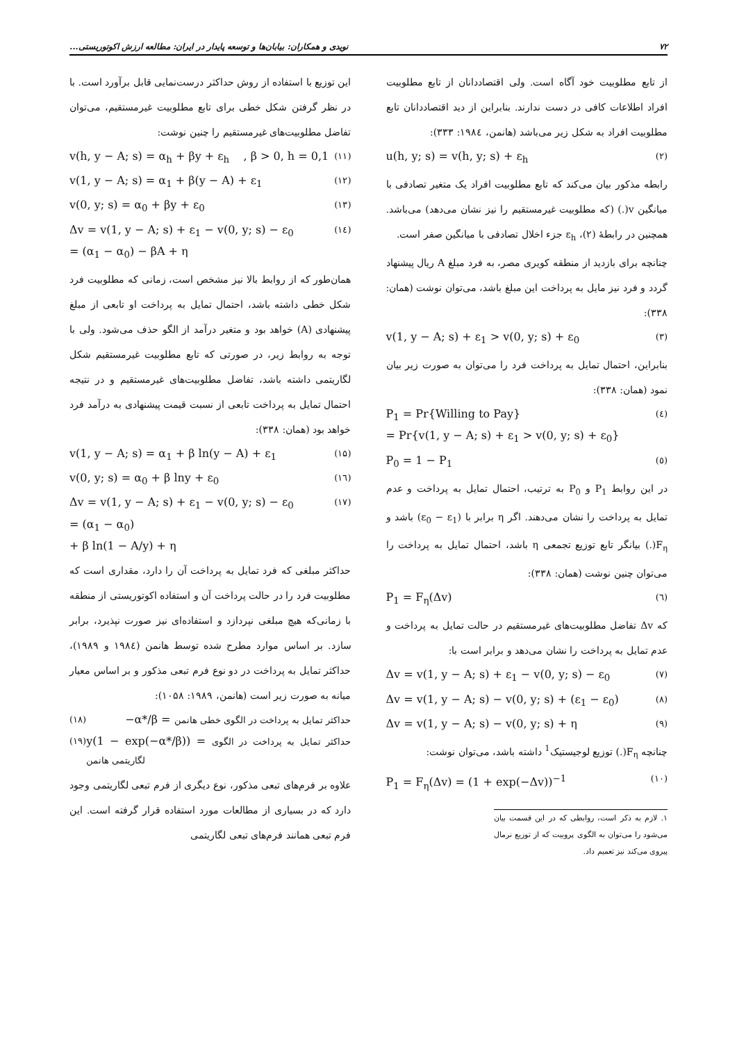۷۲ نویدی و همکاران: بیابان‌ها و توسعه پایدار در ایران: مطالعه ارزش اکوتوریستی...
از تابع مطلوبیت خود آگاه است. ولی اقتصاددانان از تابع مطلوبیت افراد اطلاعات کافی در دست ندارند. بنابراین از دید اقتصاددانان تابع مطلوبیت افراد به شکل زیر می‌باشد (هانمن، ۱۹۸٤: ۳۳۳):
u(h, y; s) = v(h, y; s) + ε<sub>h</sub> (۲)
رابطه مذکور بیان می‌کند که تابع مطلوبیت افراد یک متغیر تصادفی با میانگین v(.) (که مطلوبیت غیرمستقیم را نیز نشان می‌دهد) می‌باشد. همچنین در رابطهٔ (۲)، ε<sub>h</sub> جزء اخلال تصادفی با میانگین صفر است.
چنانچه برای بازدید از منطقه کویری مصر، به فرد مبلغ A ریال پیشنهاد گردد و فرد نیز مایل به پرداخت این مبلغ باشد، می‌توان نوشت (همان: ۳۳۸):
v(1, y − A; s) + ε<sub>1</sub> > v(0, y; s) + ε<sub>0</sub> (۳)
بنابراین، احتمال تمایل به پرداخت فرد را می‌توان به صورت زیر بیان نمود (همان: ۳۳۸):
P<sub>1</sub> = Pr{Willing to Pay}
= Pr{v(1, y − A; s) + ε<sub>1</sub> > v(0, y; s) + ε<sub>0</sub>} (٤)
P<sub>0</sub> = 1 − P<sub>1</sub> (٥)
در این روابط P<sub>1</sub> و P<sub>0</sub> به ترتیب، احتمال تمایل به پرداخت و عدم تمایل به پرداخت را نشان می‌دهند. اگر η برابر با (ε<sub>0</sub> − ε<sub>1</sub>) باشد و F<sub>η</sub>(.) بیانگر تابع توزیع تجمعی η باشد، احتمال تمایل به پرداخت را می‌توان چنین نوشت (همان: ۳۳۸):
P<sub>1</sub> = F<sub>η</sub>(Δv) (٦)
که Δv تفاضل مطلوبیت‌های غیرمستقیم در حالت تمایل به پرداخت و عدم تمایل به پرداخت را نشان می‌دهد و برابر است با:
Δv = v(1, y − A; s) + ε<sub>1</sub> − v(0, y; s) − ε<sub>0</sub> (۷)
Δv = v(1, y − A; s) − v(0, y; s) + (ε<sub>1</sub> − ε<sub>0</sub>) (۸)
Δv = v(1, y − A; s) − v(0, y; s) + η (۹)
چنانچه F<sub>η</sub>(.) توزیع لوجیستیک<sup>1</sup> داشته باشد، می‌توان نوشت:
P<sub>1</sub> = F<sub>η</sub>(Δv) = (1 + exp(−Δv))<sup>−1</sup> (۱۰)
۱. لازم به ذکر است، روابطی که در این قسمت بیان می‌شود را می‌توان به الگوی پروبیت که از توزیع نرمال پیروی می‌کند نیز تعمیم داد.
این توزیع با استفاده از روش حداکثر درست‌نمایی قابل برآورد است. با در نظر گرفتن شکل خطی برای تابع مطلوبیت غیرمستقیم، می‌توان تفاضل مطلوبیت‌های غیرمستقیم را چنین نوشت:
v(h, y − A; s) = α<sub>h</sub> + βy + ε<sub>h</sub> , β > 0, h = 0,1 (۱۱)
v(1, y − A; s) = α<sub>1</sub> + β(y − A) + ε<sub>1</sub> (۱۲)
v(0, y; s) = α<sub>0</sub> + βy + ε<sub>0</sub> (۱۳)
Δv = v(1, y − A; s) + ε<sub>1</sub> − v(0, y; s) − ε<sub>0</sub>
= (α<sub>1</sub> − α<sub>0</sub>) − βA + η (۱٤)
همان‌طور که از روابط بالا نیز مشخص است، زمانی که مطلوبیت فرد شکل خطی داشته باشد، احتمال تمایل به پرداخت او تابعی از مبلغ پیشنهادی (A) خواهد بود و متغیر درآمد از الگو حذف می‌شود. ولی با توجه به روابط زیر، در صورتی که تابع مطلوبیت غیرمستقیم شکل لگاریتمی داشته باشد، تفاضل مطلوبیت‌های غیرمستقیم و در نتیجه احتمال تمایل به پرداخت تابعی از نسبت قیمت پیشنهادی به درآمد فرد خواهد بود (همان: ۳۳۸):
v(1, y − A; s) = α<sub>1</sub> + β ln(y − A) + ε<sub>1</sub> (۱۵)
v(0, y; s) = α<sub>0</sub> + β lny + ε<sub>0</sub> (۱٦)
Δv = v(1, y − A; s) + ε<sub>1</sub> − v(0, y; s) − ε<sub>0</sub>
= (α<sub>1</sub> − α<sub>0</sub>)
+ β ln(1 − A/y) + η (۱۷)
حداکثر مبلغی که فرد تمایل به پرداخت آن را دارد، مقداری است که مطلوبیت فرد را در حالت پرداخت آن و استفاده اکوتوریستی از منطقه با زمانی‌که هیچ مبلغی نپردازد و استفاده‌ای نیز صورت نپذیرد، برابر سازد. بر اساس موارد مطرح شده توسط هانمن (۱۹۸٤ و ۱۹۸۹)، حداکثر تمایل به پرداخت در دو نوع فرم تبعی مذکور و بر اساس معیار میانه به صورت زیر است (هانمن، ۱۹۸۹: ۱۰۵۸):
(۱۸) −α*/β = حداکثر تمایل به پرداخت در الگوی خطی هانمن
(۱۹) y(1 − exp(−α*/β)) = حداکثر تمایل به پرداخت در الگوی لگاریتمی هانمن
علاوه بر فرم‌های تبعی مذکور، نوع دیگری از فرم تبعی لگاریتمی وجود دارد که در بسیاری از مطالعات مورد استفاده قرار گرفته است. این فرم تبعی همانند فرم‌های تبعی لگاریتمی